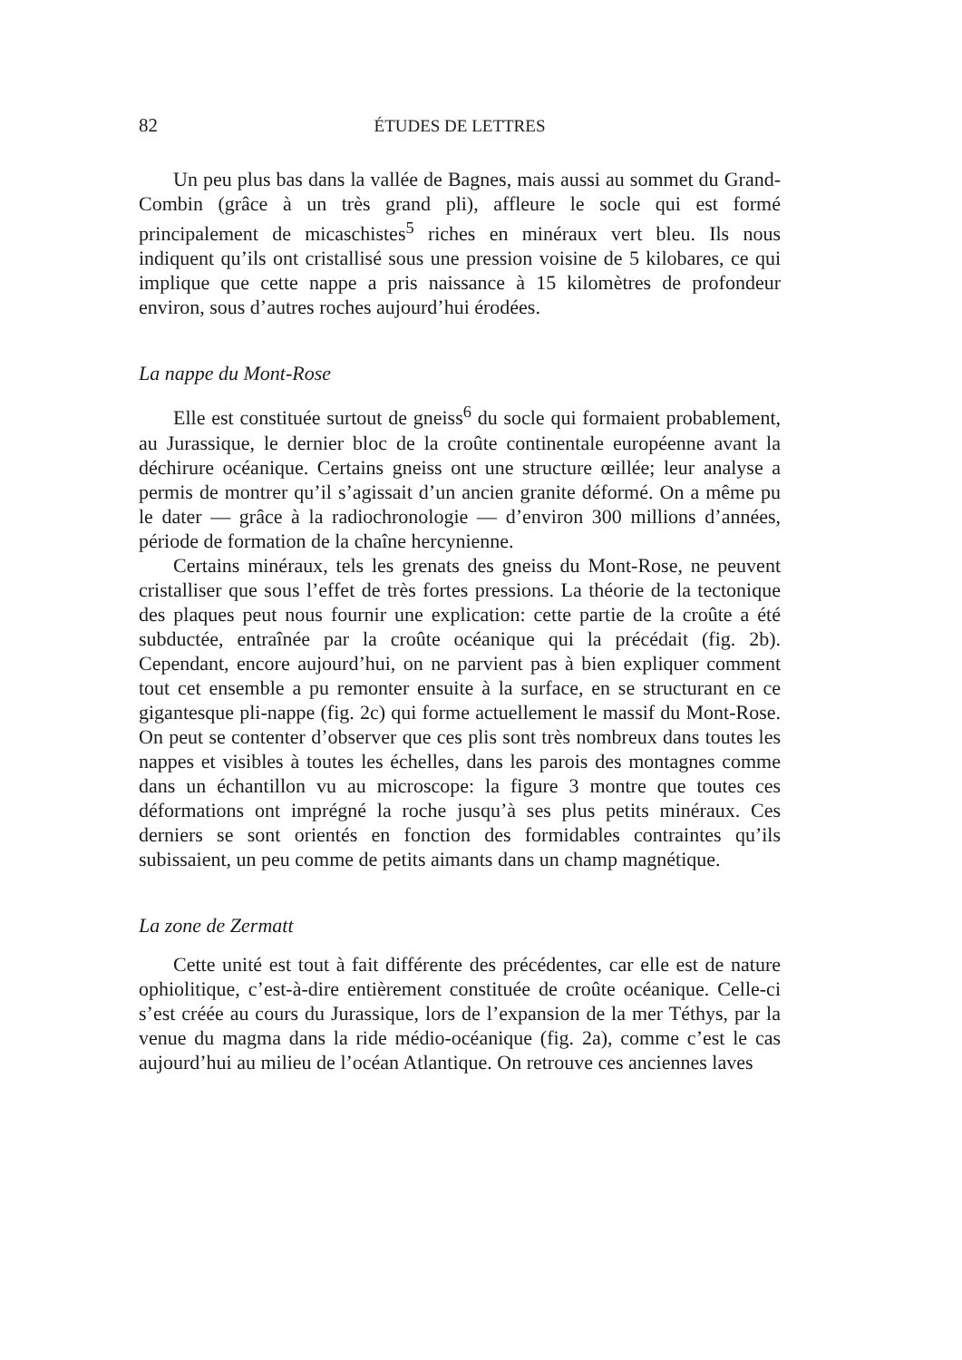82 ÉTUDES DE LETTRES
Un peu plus bas dans la vallée de Bagnes, mais aussi au sommet du Grand-Combin (grâce à un très grand pli), affleure le socle qui est formé principalement de micaschistes<sup>5</sup> riches en minéraux vert bleu. Ils nous indiquent qu’ils ont cristallisé sous une pression voisine de 5 kilobares, ce qui implique que cette nappe a pris naissance à 15 kilomètres de profondeur environ, sous d’autres roches aujourd’hui érodées.
La nappe du Mont-Rose
Elle est constituée surtout de gneiss<sup>6</sup> du socle qui formaient probablement, au Jurassique, le dernier bloc de la croûte continentale européenne avant la déchirure océanique. Certains gneiss ont une structure œillée; leur analyse a permis de montrer qu’il s’agissait d’un ancien granite déformé. On a même pu le dater — grâce à la radiochronologie — d’environ 300 millions d’années, période de formation de la chaîne hercynienne.
Certains minéraux, tels les grenats des gneiss du Mont-Rose, ne peuvent cristalliser que sous l’effet de très fortes pressions. La théorie de la tectonique des plaques peut nous fournir une explication: cette partie de la croûte a été subductée, entraînée par la croûte océanique qui la précédait (fig. 2b). Cependant, encore aujourd’hui, on ne parvient pas à bien expliquer comment tout cet ensemble a pu remonter ensuite à la surface, en se structurant en ce gigantesque pli-nappe (fig. 2c) qui forme actuellement le massif du Mont-Rose. On peut se contenter d’observer que ces plis sont très nombreux dans toutes les nappes et visibles à toutes les échelles, dans les parois des montagnes comme dans un échantillon vu au microscope: la figure 3 montre que toutes ces déformations ont imprégné la roche jusqu’à ses plus petits minéraux. Ces derniers se sont orientés en fonction des formidables contraintes qu’ils subissaient, un peu comme de petits aimants dans un champ magnétique.
La zone de Zermatt
Cette unité est tout à fait différente des précédentes, car elle est de nature ophiolitique, c’est-à-dire entièrement constituée de croûte océanique. Celle-ci s’est créée au cours du Jurassique, lors de l’expansion de la mer Téthys, par la venue du magma dans la ride médio-océanique (fig. 2a), comme c’est le cas aujourd’hui au milieu de l’océan Atlantique. On retrouve ces anciennes laves